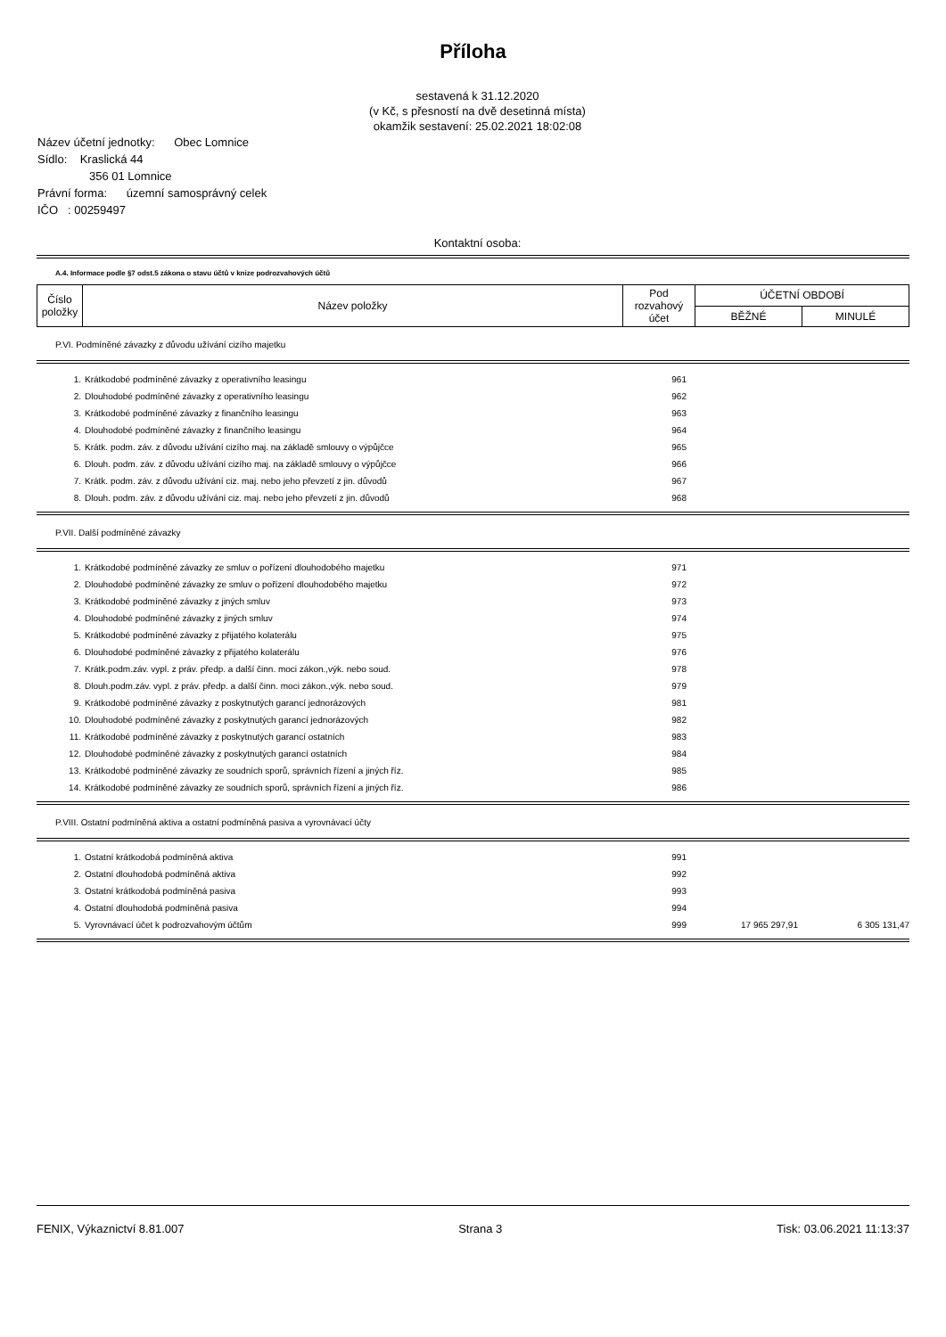Příloha
sestavená k 31.12.2020
(v Kč, s přesností na dvě desetinná místa)
okamžik sestavení: 25.02.2021 18:02:08
Název účetní jednotky: Obec Lomnice
Sídlo: Kraslická 44
356 01 Lomnice
Právní forma: územní samosprávný celek
IČO : 00259497
Kontaktní osoba:
A.4. Informace podle §7 odst.5 zákona o stavu účtů v knize podrozvahových účtů
| Číslo položky | Název položky | Pod rozvahový účet | ÚČETNÍ OBDOBÍ | |
| --- | --- | --- | --- | --- |
| | | | BĚŽNÉ | MINULÉ |
P.VI. Podmíněné závazky z důvodu užívání cizího majetku
| 1. | Krátkodobé podmíněné závazky z operativního leasingu | 961 | | |
| 2. | Dlouhodobé podmíněné závazky z operativního leasingu | 962 | | |
| 3. | Krátkodobé podmíněné závazky z finančního leasingu | 963 | | |
| 4. | Dlouhodobé podmíněné závazky z finančního leasingu | 964 | | |
| 5. | Krátk. podm. záv. z důvodu užívání cizího maj. na základě smlouvy o výpůjčce | 965 | | |
| 6. | Dlouh. podm. záv. z důvodu užívání cizího maj. na základě smlouvy o výpůjčce | 966 | | |
| 7. | Krátk. podm. záv. z důvodu užívání ciz. maj. nebo jeho převzetí z jin. důvodů | 967 | | |
| 8. | Dlouh. podm. záv. z důvodu užívání ciz. maj. nebo jeho převzetí z jin. důvodů | 968 | | |
P.VII. Další podmíněné závazky
| 1. | Krátkodobé podmíněné závazky ze smluv o pořízení dlouhodobého majetku | 971 | | |
| 2. | Dlouhodobé podmíněné závazky ze smluv o pořízení dlouhodobého majetku | 972 | | |
| 3. | Krátkodobé podmíněné závazky z jiných smluv | 973 | | |
| 4. | Dlouhodobé podmíněné závazky z jiných smluv | 974 | | |
| 5. | Krátkodobé podmíněné závazky z přijatého kolaterálu | 975 | | |
| 6. | Dlouhodobé podmíněné závazky z přijatého kolaterálu | 976 | | |
| 7. | Krátk.podm.záv. vypl. z práv. předp. a další činn. moci zákon.,výk. nebo soud. | 978 | | |
| 8. | Dlouh.podm.záv. vypl. z práv. předp. a další činn. moci zákon.,výk. nebo soud. | 979 | | |
| 9. | Krátkodobé podmíněné závazky z poskytnutých garancí jednorázových | 981 | | |
| 10. | Dlouhodobé podmíněné závazky z poskytnutých garancí jednorázových | 982 | | |
| 11. | Krátkodobé podmíněné závazky z poskytnutých garancí ostatních | 983 | | |
| 12. | Dlouhodobé podmíněné závazky z poskytnutých garancí ostatních | 984 | | |
| 13. | Krátkodobé podmíněné závazky ze soudních sporů, správních řízení a jiných říz. | 985 | | |
| 14. | Krátkodobé podmíněné závazky ze soudních sporů, správních řízení a jiných říz. | 986 | | |
P.VIII. Ostatní podmíněná aktiva a ostatní podmíněná pasiva a vyrovnávací účty
| 1. | Ostatní krátkodobá podmíněná aktiva | 991 | | |
| 2. | Ostatní dlouhodobá podmíněná aktiva | 992 | | |
| 3. | Ostatní krátkodobá podmíněná pasiva | 993 | | |
| 4. | Ostatní dlouhodobá podmíněná pasiva | 994 | | |
| 5. | Vyrovnávací účet k podrozvahovým účtům | 999 | 17 965 297,91 | 6 305 131,47 |
FENIX, Výkaznictví 8.81.007 Strana 3 Tisk: 03.06.2021 11:13:37